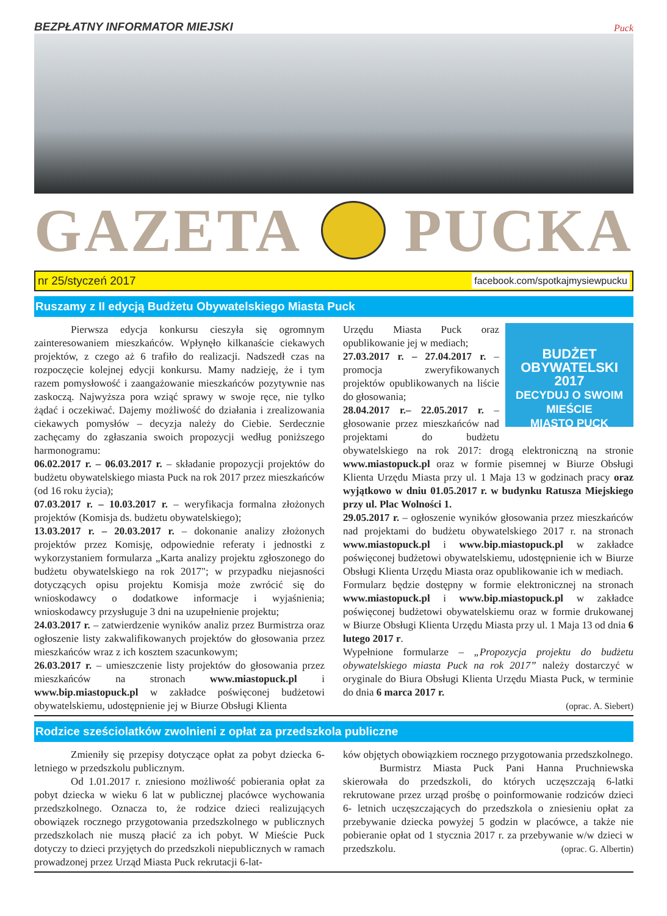BEZPŁATNY INFORMATOR MIEJSKI Puck
GAZETA PUCKA
nr 25/styczeń 2017 facebook.com/spotkajmysiewpucku
Ruszamy z II edycją Budżetu Obywatelskiego Miasta Puck
Pierwsza edycja konkursu cieszyła się ogromnym zainteresowaniem mieszkańców. Wpłynęło kilkanaście ciekawych projektów, z czego aż 6 trafiło do realizacji. Nadszedł czas na rozpoczęcie kolejnej edycji konkursu. Mamy nadzieję, że i tym razem pomysłowość i zaangażowanie mieszkańców pozytywnie nas zaskoczą. Najwyższa pora wziąć sprawy w swoje ręce, nie tylko żądać i oczekiwać. Dajemy możliwość do działania i zrealizowania ciekawych pomysłów – decyzja należy do Ciebie. Serdecznie zachęcamy do zgłaszania swoich propozycji według poniższego harmonogramu:
06.02.2017 r. – 06.03.2017 r. – składanie propozycji projektów do budżetu obywatelskiego miasta Puck na rok 2017 przez mieszkańców (od 16 roku życia);
07.03.2017 r. – 10.03.2017 r. – weryfikacja formalna złożonych projektów (Komisja ds. budżetu obywatelskiego);
13.03.2017 r. – 20.03.2017 r. – dokonanie analizy złożonych projektów przez Komisję, odpowiednie referaty i jednostki z wykorzystaniem formularza „Karta analizy projektu zgłoszonego do budżetu obywatelskiego na rok 2017"; w przypadku niejasności dotyczących opisu projektu Komisja może zwrócić się do wnioskodawcy o dodatkowe informacje i wyjaśnienia; wnioskodawcy przysługuje 3 dni na uzupełnienie projektu;
24.03.2017 r. – zatwierdzenie wyników analiz przez Burmistrza oraz ogłoszenie listy zakwalifikowanych projektów do głosowania przez mieszkańców wraz z ich kosztem szacunkowym;
26.03.2017 r. – umieszczenie listy projektów do głosowania przez mieszkańców na stronach www.miastopuck.pl i www.bip.miastopuck.pl w zakładce poświęconej budżetowi obywatelskiemu, udostępnienie jej w Biurze Obsługi Klienta
BUDŻET
OBYWATELSKI
2017
DECYDUJ O SWOIM MIEŚCIE
MIASTO PUCK
Urzędu Miasta Puck oraz opublikowanie jej w mediach;
27.03.2017 r. – 27.04.2017 r. – promocja zweryfikowanych projektów opublikowanych na liście do głosowania;
28.04.2017 r.– 22.05.2017 r. – głosowanie przez mieszkańców nad projektami do budżetu obywatelskiego na rok 2017: drogą elektroniczną na stronie www.miastopuck.pl oraz w formie pisemnej w Biurze Obsługi Klienta Urzędu Miasta przy ul. 1 Maja 13 w godzinach pracy oraz wyjątkowo w dniu 01.05.2017 r. w budynku Ratusza Miejskiego przy ul. Plac Wolności 1.
29.05.2017 r. – ogłoszenie wyników głosowania przez mieszkańców nad projektami do budżetu obywatelskiego 2017 r. na stronach www.miastopuck.pl i www.bip.miastopuck.pl w zakładce poświęconej budżetowi obywatelskiemu, udostępnienie ich w Biurze Obsługi Klienta Urzędu Miasta oraz opublikowanie ich w mediach.
Formularz będzie dostępny w formie elektronicznej na stronach www.miastopuck.pl i www.bip.miastopuck.pl w zakładce poświęconej budżetowi obywatelskiemu oraz w formie drukowanej w Biurze Obsługi Klienta Urzędu Miasta przy ul. 1 Maja 13 od dnia 6 lutego 2017 r.
Wypełnione formularze – „Propozycja projektu do budżetu obywatelskiego miasta Puck na rok 2017” należy dostarczyć w oryginale do Biura Obsługi Klienta Urzędu Miasta Puck, w terminie do dnia 6 marca 2017 r.
(oprac. A. Siebert)
Rodzice sześciolatków zwolnieni z opłat za przedszkola publiczne
Zmieniły się przepisy dotyczące opłat za pobyt dziecka 6-letniego w przedszkolu publicznym.
Od 1.01.2017 r. zniesiono możliwość pobierania opłat za pobyt dziecka w wieku 6 lat w publicznej placówce wychowania przedszkolnego. Oznacza to, że rodzice dzieci realizujących obowiązek rocznego przygotowania przedszkolnego w publicznych przedszkolach nie muszą płacić za ich pobyt. W Mieście Puck dotyczy to dzieci przyjętych do przedszkoli niepublicznych w ramach prowadzonej przez Urząd Miasta Puck rekrutacji 6-lat-
ków objętych obowiązkiem rocznego przygotowania przedszkolnego.
Burmistrz Miasta Puck Pani Hanna Pruchniewska skierowała do przedszkoli, do których uczęszczają 6-latki rekrutowane przez urząd prośbę o poinformowanie rodziców dzieci 6- letnich uczęszczających do przedszkola o zniesieniu opłat za przebywanie dziecka powyżej 5 godzin w placówce, a także nie pobieranie opłat od 1 stycznia 2017 r. za przebywanie w/w dzieci w przedszkolu. (oprac. G. Albertin)